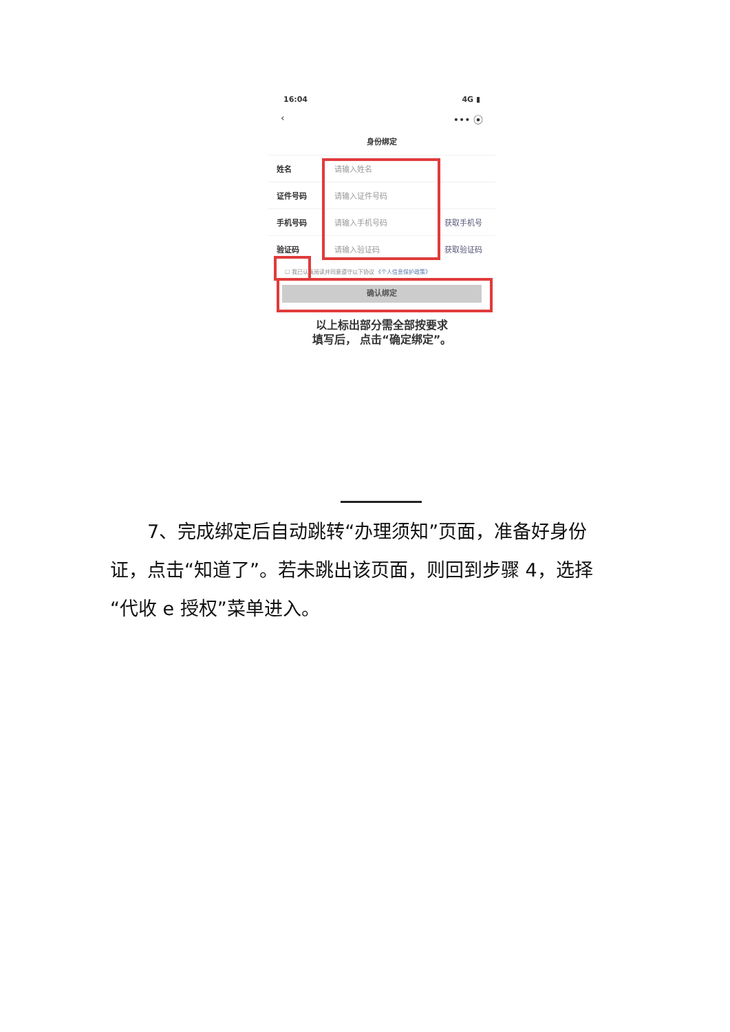16:04 4G ▮
‹ ••• ⦿
身份绑定
姓名 请输入姓名
证件号码 请输入证件号码
手机号码 请输入手机号码 获取手机号
验证码 请输入验证码 获取验证码
☐ 我已认真阅读并同意遵守以下协议 《个人信息保护政策》
确认绑定
以上标出部分需全部按要求
填写后， 点击“确定绑定”。
  7、完成绑定后自动跳转“办理须知”页面，准备好身份证，点击“知道了”。若未跳出该页面，则回到步骤 4，选择“代收 e 授权”菜单进入。